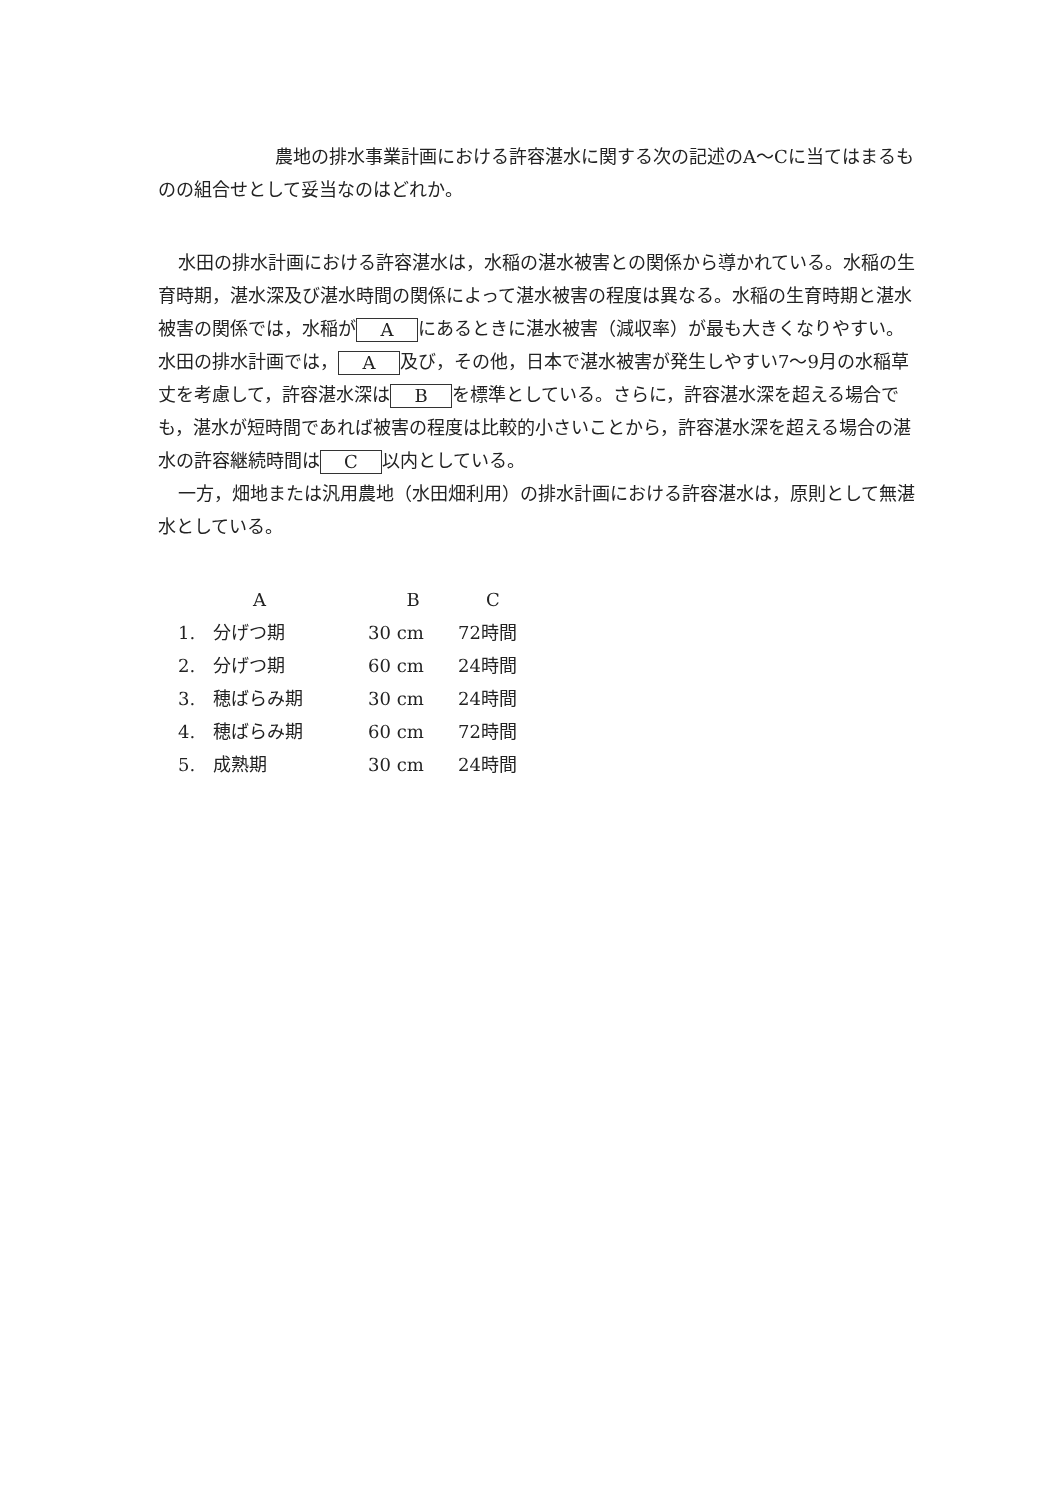農地の排水事業計画における許容湛水に関する次の記述のA～Cに当てはまるものの組合せとして妥当なのはどれか。
水田の排水計画における許容湛水は，水稲の湛水被害との関係から導かれている。水稲の生育時期，湛水深及び湛水時間の関係によって湛水被害の程度は異なる。水稲の生育時期と湛水被害の関係では，水稲が A にあるときに湛水被害（減収率）が最も大きくなりやすい。水田の排水計画では， A 及び，その他，日本で湛水被害が発生しやすい7～9月の水稲草丈を考慮して，許容湛水深は B を標準としている。さらに，許容湛水深を超える場合でも，湛水が短時間であれば被害の程度は比較的小さいことから，許容湛水深を超える場合の湛水の許容継続時間は C 以内としている。
一方，畑地または汎用農地（水田畑利用）の排水計画における許容湛水は，原則として無湛水としている。
| | A | B | C |
| --- | --- | --- | --- |
| 1. | 分げつ期 | 30 cm | 72時間 |
| 2. | 分げつ期 | 60 cm | 24時間 |
| 3. | 穂ばらみ期 | 30 cm | 24時間 |
| 4. | 穂ばらみ期 | 60 cm | 72時間 |
| 5. | 成熟期 | 30 cm | 24時間 |